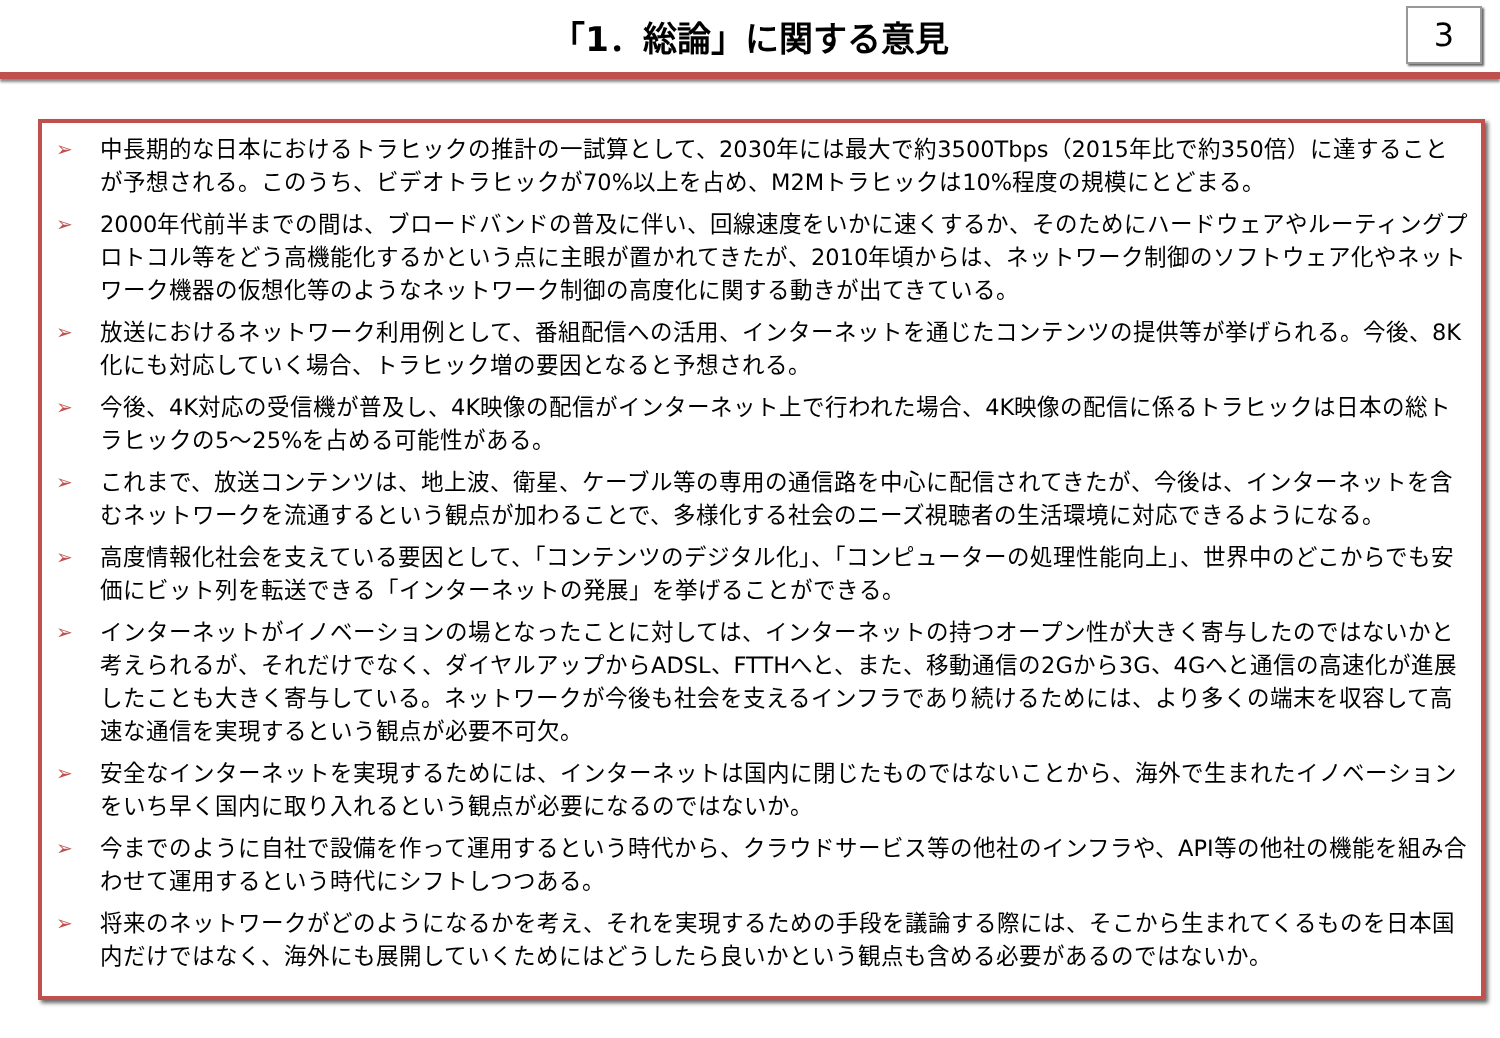「1．総論」に関する意見
3
➢ 中長期的な日本におけるトラヒックの推計の一試算として、2030年には最大で約3500Tbps（2015年比で約350倍）に達することが予想される。このうち、ビデオトラヒックが70%以上を占め、M2Mトラヒックは10%程度の規模にとどまる。
➢ 2000年代前半までの間は、ブロードバンドの普及に伴い、回線速度をいかに速くするか、そのためにハードウェアやルーティングプロトコル等をどう高機能化するかという点に主眼が置かれてきたが、2010年頃からは、ネットワーク制御のソフトウェア化やネットワーク機器の仮想化等のようなネットワーク制御の高度化に関する動きが出てきている。
➢ 放送におけるネットワーク利用例として、番組配信への活用、インターネットを通じたコンテンツの提供等が挙げられる。今後、8K化にも対応していく場合、トラヒック増の要因となると予想される。
➢ 今後、4K対応の受信機が普及し、4K映像の配信がインターネット上で行われた場合、4K映像の配信に係るトラヒックは日本の総トラヒックの5～25%を占める可能性がある。
➢ これまで、放送コンテンツは、地上波、衛星、ケーブル等の専用の通信路を中心に配信されてきたが、今後は、インターネットを含むネットワークを流通するという観点が加わることで、多様化する社会のニーズ視聴者の生活環境に対応できるようになる。
➢ 高度情報化社会を支えている要因として、「コンテンツのデジタル化」、「コンピューターの処理性能向上」、世界中のどこからでも安価にビット列を転送できる「インターネットの発展」を挙げることができる。
➢ インターネットがイノベーションの場となったことに対しては、インターネットの持つオープン性が大きく寄与したのではないかと考えられるが、それだけでなく、ダイヤルアップからADSL、FTTHへと、また、移動通信の2Gから3G、4Gへと通信の高速化が進展したことも大きく寄与している。ネットワークが今後も社会を支えるインフラであり続けるためには、より多くの端末を収容して高速な通信を実現するという観点が必要不可欠。
➢ 安全なインターネットを実現するためには、インターネットは国内に閉じたものではないことから、海外で生まれたイノベーションをいち早く国内に取り入れるという観点が必要になるのではないか。
➢ 今までのように自社で設備を作って運用するという時代から、クラウドサービス等の他社のインフラや、API等の他社の機能を組み合わせて運用するという時代にシフトしつつある。
➢ 将来のネットワークがどのようになるかを考え、それを実現するための手段を議論する際には、そこから生まれてくるものを日本国内だけではなく、海外にも展開していくためにはどうしたら良いかという観点も含める必要があるのではないか。